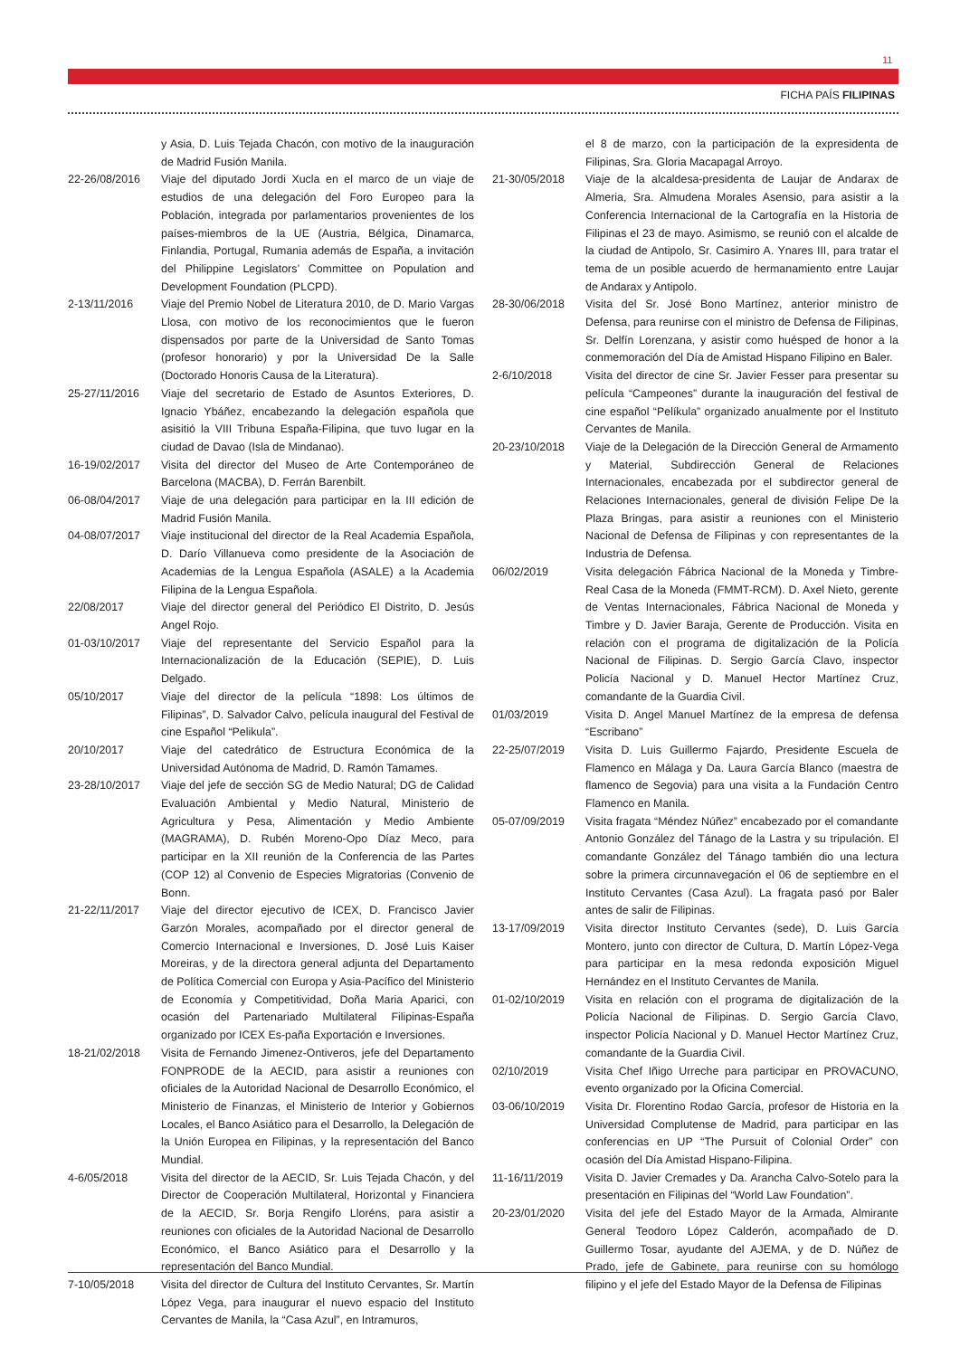11
FICHA PAÍS FILIPINAS
y Asia, D. Luis Tejada Chacón, con motivo de la inauguración de Madrid Fusión Manila.
22-26/08/2016 Viaje del diputado Jordi Xucla en el marco de un viaje de estudios de una delegación del Foro Europeo para la Población, integrada por parlamentarios provenientes de los países-miembros de la UE (Austria, Bélgica, Dinamarca, Finlandia, Portugal, Rumania además de España, a invitación del Philippine Legislators’ Committee on Population and Development Foundation (PLCPD).
2-13/11/2016 Viaje del Premio Nobel de Literatura 2010, de D. Mario Vargas Llosa, con motivo de los reconocimientos que le fueron dispensados por parte de la Universidad de Santo Tomas (profesor honorario) y por la Universidad De la Salle (Doctorado Honoris Causa de la Literatura).
25-27/11/2016 Viaje del secretario de Estado de Asuntos Exteriores, D. Ignacio Ybáñez, encabezando la delegación española que asisitió la VIII Tribuna España-Filipina, que tuvo lugar en la ciudad de Davao (Isla de Mindanao).
16-19/02/2017 Visita del director del Museo de Arte Contemporáneo de Barcelona (MACBA), D. Ferrán Barenbilt.
06-08/04/2017 Viaje de una delegación para participar en la III edición de Madrid Fusión Manila.
04-08/07/2017 Viaje institucional del director de la Real Academia Española, D. Darío Villanueva como presidente de la Asociación de Academias de la Lengua Española (ASALE) a la Academia Filipina de la Lengua Española.
22/08/2017 Viaje del director general del Periódico El Distrito, D. Jesús Angel Rojo.
01-03/10/2017 Viaje del representante del Servicio Español para la Internacionalización de la Educación (SEPIE), D. Luis Delgado.
05/10/2017 Viaje del director de la película “1898: Los últimos de Filipinas”, D. Salvador Calvo, película inaugural del Festival de cine Español “Pelikula”.
20/10/2017 Viaje del catedrático de Estructura Económica de la Universidad Autónoma de Madrid, D. Ramón Tamames.
23-28/10/2017 Viaje del jefe de sección SG de Medio Natural; DG de Calidad Evaluación Ambiental y Medio Natural, Ministerio de Agricultura y Pesa, Alimentación y Medio Ambiente (MAGRAMA), D. Rubén Moreno-Opo Díaz Meco, para participar en la XII reunión de la Conferencia de las Partes (COP 12) al Convenio de Especies Migratorias (Convenio de Bonn.
21-22/11/2017 Viaje del director ejecutivo de ICEX, D. Francisco Javier Garzón Morales, acompañado por el director general de Comercio Internacional e Inversiones, D. José Luis Kaiser Moreiras, y de la directora general adjunta del Departamento de Política Comercial con Europa y Asia-Pacífico del Ministerio de Economía y Competitividad, Doña Maria Aparici, con ocasión del Partenariado Multilateral Filipinas-España organizado por ICEX Es-paña Exportación e Inversiones.
18-21/02/2018 Visita de Fernando Jimenez-Ontiveros, jefe del Departamento FONPRODE de la AECID, para asistir a reuniones con oficiales de la Autoridad Nacional de Desarrollo Económico, el Ministerio de Finanzas, el Ministerio de Interior y Gobiernos Locales, el Banco Asiático para el Desarrollo, la Delegación de la Unión Europea en Filipinas, y la representación del Banco Mundial.
4-6/05/2018 Visita del director de la AECID, Sr. Luis Tejada Chacón, y del Director de Cooperación Multilateral, Horizontal y Financiera de la AECID, Sr. Borja Rengifo Lloréns, para asistir a reuniones con oficiales de la Autoridad Nacional de Desarrollo Económico, el Banco Asiático para el Desarrollo y la representación del Banco Mundial.
7-10/05/2018 Visita del director de Cultura del Instituto Cervantes, Sr. Martín López Vega, para inaugurar el nuevo espacio del Instituto Cervantes de Manila, la “Casa Azul”, en Intramuros,
el 8 de marzo, con la participación de la expresidenta de Filipinas, Sra. Gloria Macapagal Arroyo.
21-30/05/2018 Viaje de la alcaldesa-presidenta de Laujar de Andarax de Almeria, Sra. Almudena Morales Asensio, para asistir a la Conferencia Internacional de la Cartografía en la Historia de Filipinas el 23 de mayo. Asimismo, se reunió con el alcalde de la ciudad de Antipolo, Sr. Casimiro A. Ynares III, para tratar el tema de un posible acuerdo de hermanamiento entre Laujar de Andarax y Antipolo.
28-30/06/2018 Visita del Sr. José Bono Martínez, anterior ministro de Defensa, para reunirse con el ministro de Defensa de Filipinas, Sr. Delfín Lorenzana, y asistir como huésped de honor a la conmemoración del Día de Amistad Hispano Filipino en Baler.
2-6/10/2018 Visita del director de cine Sr. Javier Fesser para presentar su película “Campeones” durante la inauguración del festival de cine español “Pelíkula” organizado anualmente por el Instituto Cervantes de Manila.
20-23/10/2018 Viaje de la Delegación de la Dirección General de Armamento y Material, Subdirección General de Relaciones Internacionales, encabezada por el subdirector general de Relaciones Internacionales, general de división Felipe De la Plaza Bringas, para asistir a reuniones con el Ministerio Nacional de Defensa de Filipinas y con representantes de la Industria de Defensa.
06/02/2019 Visita delegación Fábrica Nacional de la Moneda y Timbre-Real Casa de la Moneda (FMMT-RCM). D. Axel Nieto, gerente de Ventas Internacionales, Fábrica Nacional de Moneda y Timbre y D. Javier Baraja, Gerente de Producción. Visita en relación con el programa de digitalización de la Policía Nacional de Filipinas. D. Sergio García Clavo, inspector Policía Nacional y D. Manuel Hector Martínez Cruz, comandante de la Guardia Civil.
01/03/2019 Visita D. Angel Manuel Martínez de la empresa de defensa “Escribano”
22-25/07/2019 Visita D. Luis Guillermo Fajardo, Presidente Escuela de Flamenco en Málaga y Da. Laura García Blanco (maestra de flamenco de Segovia) para una visita a la Fundación Centro Flamenco en Manila.
05-07/09/2019 Visita fragata “Méndez Núñez” encabezado por el comandante Antonio González del Tánago de la Lastra y su tripulación. El comandante González del Tánago también dio una lectura sobre la primera circunnavegación el 06 de septiembre en el Instituto Cervantes (Casa Azul). La fragata pasó por Baler antes de salir de Filipinas.
13-17/09/2019 Visita director Instituto Cervantes (sede), D. Luis García Montero, junto con director de Cultura, D. Martín López-Vega para participar en la mesa redonda exposición Miguel Hernández en el Instituto Cervantes de Manila.
01-02/10/2019 Visita en relación con el programa de digitalización de la Policía Nacional de Filipinas. D. Sergio García Clavo, inspector Policía Nacional y D. Manuel Hector Martínez Cruz, comandante de la Guardia Civil.
02/10/2019 Visita Chef Iñigo Urreche para participar en PROVACUNO, evento organizado por la Oficina Comercial.
03-06/10/2019 Visita Dr. Florentino Rodao García, profesor de Historia en la Universidad Complutense de Madrid, para participar en las conferencias en UP “The Pursuit of Colonial Order” con ocasión del Día Amistad Hispano-Filipina.
11-16/11/2019 Visita D. Javier Cremades y Da. Arancha Calvo-Sotelo para la presentación en Filipinas del “World Law Foundation”.
20-23/01/2020 Visita del jefe del Estado Mayor de la Armada, Almirante General Teodoro López Calderón, acompañado de D. Guillermo Tosar, ayudante del AJEMA, y de D. Núñez de Prado, jefe de Gabinete, para reunirse con su homólogo filipino y el jefe del Estado Mayor de la Defensa de Filipinas